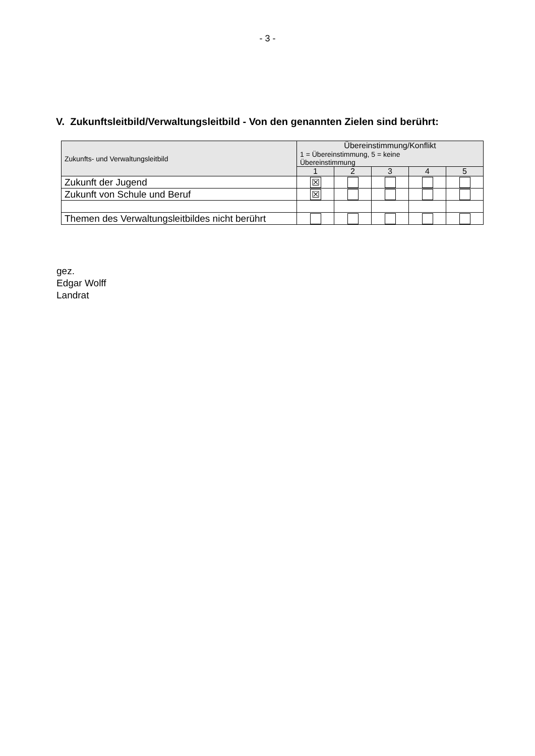- 3 -
V. Zukunftsleitbild/Verwaltungsleitbild - Von den genannten Zielen sind berührt:
| Zukunfts- und Verwaltungsleitbild | Übereinstimmung/Konflikt 1 = Übereinstimmung, 5 = keine Übereinstimmung | | | | |
| --- | --- | --- | --- | --- | --- |
| | 1 | 2 | 3 | 4 | 5 |
| Zukunft der Jugend | ☒ | | | | |
| Zukunft von Schule und Beruf | ☒ | | | | |
| Themen des Verwaltungsleitbildes nicht berührt | | | | | |
gez.
Edgar Wolff
Landrat